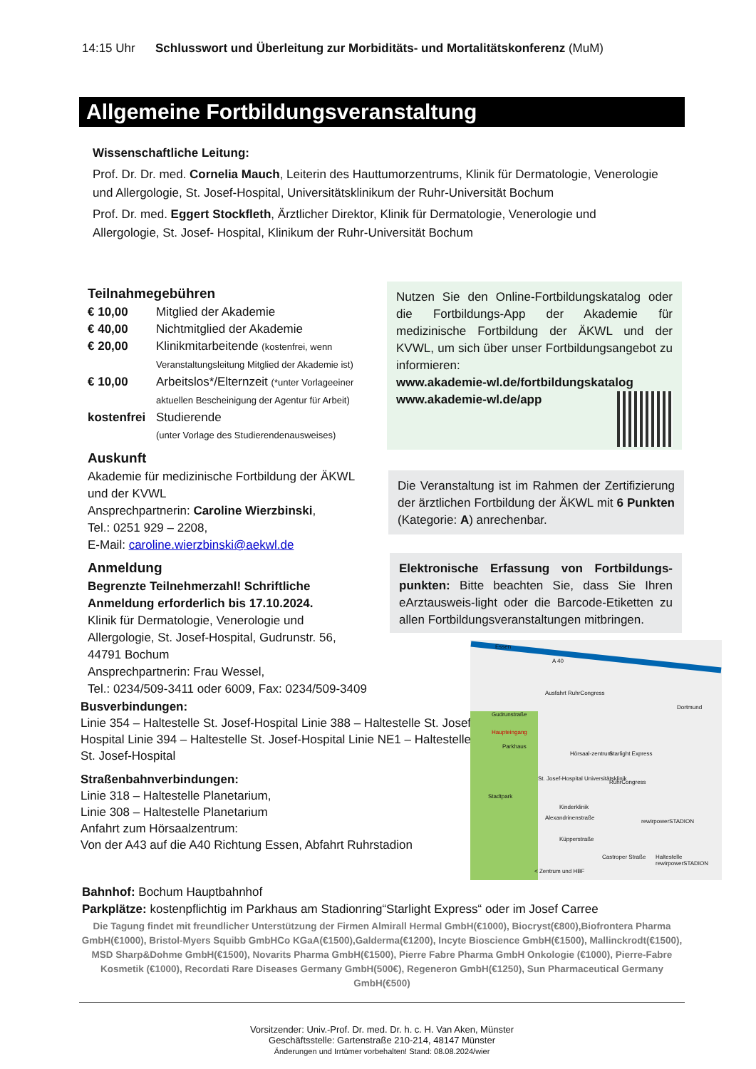14:15 Uhr Schlusswort und Überleitung zur Morbiditäts- und Mortalitätskonferenz (MuM)
Allgemeine Fortbildungsveranstaltung
Wissenschaftliche Leitung:
Prof. Dr. Dr. med. Cornelia Mauch, Leiterin des Hauttumorzentrums, Klinik für Dermatologie, Venerologie und Allergologie, St. Josef-Hospital, Universitätsklinikum der Ruhr-Universität Bochum
Prof. Dr. med. Eggert Stockfleth, Ärztlicher Direktor, Klinik für Dermatologie, Venerologie und Allergologie, St. Josef- Hospital, Klinikum der Ruhr-Universität Bochum
Teilnahmegebühren
€ 10,00 Mitglied der Akademie
€ 40,00 Nichtmitglied der Akademie
€ 20,00 Klinikmitarbeitende (kostenfrei, wenn Veranstaltungsleitung Mitglied der Akademie ist)
€ 10,00 Arbeitslos*/Elternzeit (*unter Vorlageeiner aktuellen Bescheinigung der Agentur für Arbeit)
kostenfrei Studierende
(unter Vorlage des Studierendenausweises)
Auskunft
Akademie für medizinische Fortbildung der ÄKWL und der KVWL
Ansprechpartnerin: Caroline Wierzbinski,
Tel.: 0251 929 – 2208,
E-Mail: caroline.wierzbinski@aekwl.de
Anmeldung
Begrenzte Teilnehmerzahl! Schriftliche Anmeldung erforderlich bis 17.10.2024.
Klinik für Dermatologie, Venerologie und Allergologie, St. Josef-Hospital, Gudrunstr. 56, 44791 Bochum
Ansprechpartnerin: Frau Wessel,
Tel.: 0234/509-3411 oder 6009, Fax: 0234/509-3409
Nutzen Sie den Online-Fortbildungskatalog oder die Fortbildungs-App der Akademie für medizinische Fortbildung der ÄKWL und der KVWL, um sich über unser Fortbildungsangebot zu informieren:
www.akademie-wl.de/fortbildungskatalog
www.akademie-wl.de/app
Die Veranstaltung ist im Rahmen der Zertifizierung der ärztlichen Fortbildung der ÄKWL mit 6 Punkten (Kategorie: A) anrechenbar.
Elektronische Erfassung von Fortbildungs-punkten: Bitte beachten Sie, dass Sie Ihren eArztausweis-light oder die Barcode-Etiketten zu allen Fortbildungsveranstaltungen mitbringen.
Busverbindungen:
Linie 354 – Haltestelle St. Josef-Hospital Linie 388 – Haltestelle St. Josef-Hospital Linie 394 – Haltestelle St. Josef-Hospital Linie NE1 – Haltestelle St. Josef-Hospital
Straßenbahnverbindungen:
Linie 318 – Haltestelle Planetarium,
Linie 308 – Haltestelle Planetarium
Anfahrt zum Hörsaalzentrum:
Von der A43 auf die A40 Richtung Essen, Abfahrt Ruhrstadion
Essen
A 40
Ausfahrt RuhrCongress
Dortmund
Gudrunstraße
Haupteingang
Parkhaus
Hörsaal-zentrum Starlight Express
St. Josef-Hospital Universitätsklinik
RuhrCongress
Stadtpark
Kinderklinik
Alexandrinenstraße
rewirpowerSTADION
Küpperstraße
Castroper Straße Haltestelle rewirpowerSTADION
< Zentrum und HBF
Bahnhof: Bochum Hauptbahnhof
Parkplätze: kostenpflichtig im Parkhaus am Stadionring“Starlight Express“ oder im Josef Carree
Die Tagung findet mit freundlicher Unterstützung der Firmen Almirall Hermal GmbH(€1000), Biocryst(€800),Biofrontera Pharma GmbH(€1000), Bristol-Myers Squibb GmbHCo KGaA(€1500),Galderma(€1200), Incyte Bioscience GmbH(€1500), Mallinckrodt(€1500), MSD Sharp&Dohme GmbH(€1500), Novarits Pharma GmbH(€1500), Pierre Fabre Pharma GmbH Onkologie (€1000), Pierre-Fabre Kosmetik (€1000), Recordati Rare Diseases Germany GmbH(500€), Regeneron GmbH(€1250), Sun Pharmaceutical Germany GmbH(€500)
Vorsitzender: Univ.-Prof. Dr. med. Dr. h. c. H. Van Aken, Münster
Geschäftsstelle: Gartenstraße 210-214, 48147 Münster
Änderungen und Irrtümer vorbehalten! Stand: 08.08.2024/wier